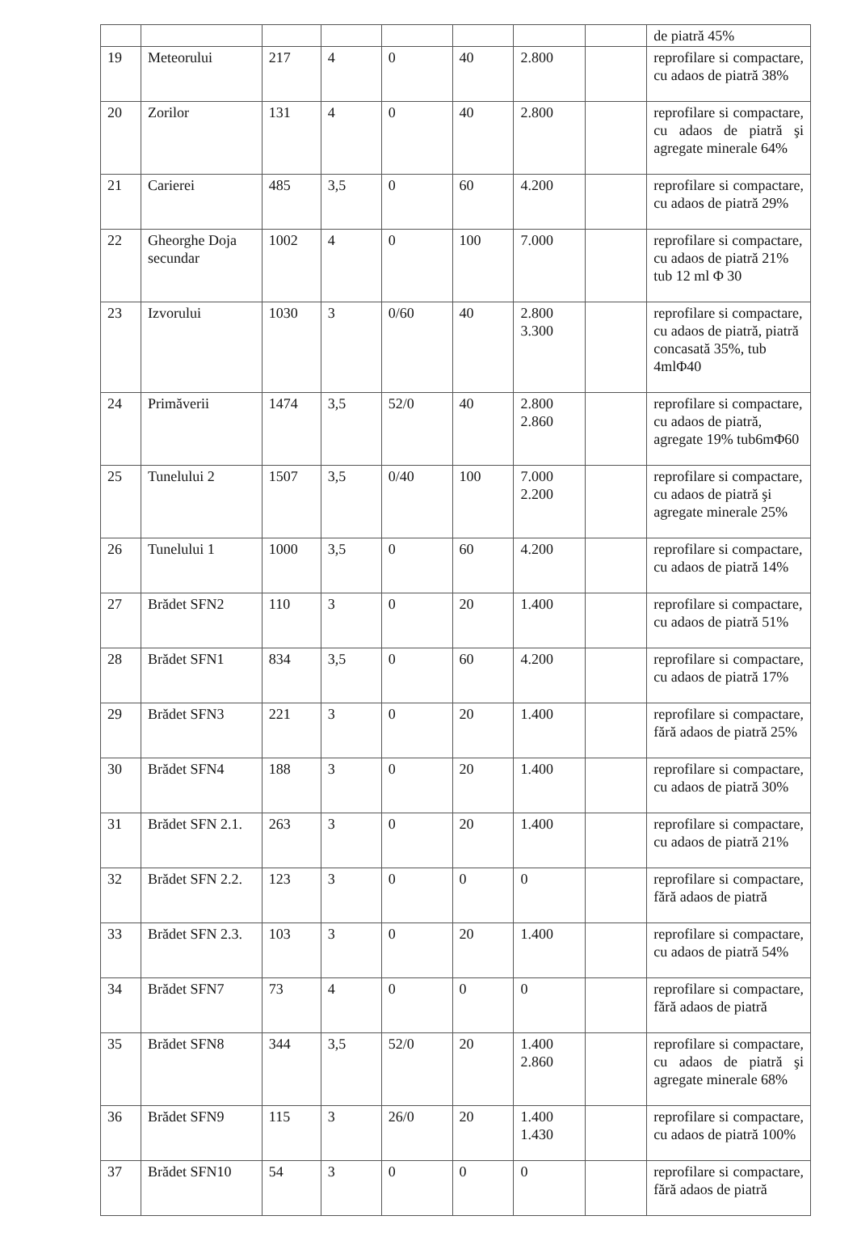| | | | | | | | | de piatră 45% |
| 19 | Meteorului | 217 | 4 | 0 | 40 | 2.800 | | reprofilare si compactare, cu adaos de piatră 38% |
| 20 | Zorilor | 131 | 4 | 0 | 40 | 2.800 | | reprofilare si compactare, cu adaos de piatră şi agregate minerale 64% |
| 21 | Carierei | 485 | 3,5 | 0 | 60 | 4.200 | | reprofilare si compactare, cu adaos de piatră 29% |
| 22 | Gheorghe Doja secundar | 1002 | 4 | 0 | 100 | 7.000 | | reprofilare si compactare, cu adaos de piatră 21% tub 12 ml Φ 30 |
| 23 | Izvorului | 1030 | 3 | 0/60 | 40 | 2.800 3.300 | | reprofilare si compactare, cu adaos de piatră, piatră concasată 35%, tub 4mlΦ40 |
| 24 | Primăverii | 1474 | 3,5 | 52/0 | 40 | 2.800 2.860 | | reprofilare si compactare, cu adaos de piatră, agregate 19% tub6mΦ60 |
| 25 | Tunelului 2 | 1507 | 3,5 | 0/40 | 100 | 7.000 2.200 | | reprofilare si compactare, cu adaos de piatră şi agregate minerale 25% |
| 26 | Tunelului 1 | 1000 | 3,5 | 0 | 60 | 4.200 | | reprofilare si compactare, cu adaos de piatră 14% |
| 27 | Brădet SFN2 | 110 | 3 | 0 | 20 | 1.400 | | reprofilare si compactare, cu adaos de piatră 51% |
| 28 | Brădet SFN1 | 834 | 3,5 | 0 | 60 | 4.200 | | reprofilare si compactare, cu adaos de piatră 17% |
| 29 | Brădet SFN3 | 221 | 3 | 0 | 20 | 1.400 | | reprofilare si compactare, fără adaos de piatră 25% |
| 30 | Brădet SFN4 | 188 | 3 | 0 | 20 | 1.400 | | reprofilare si compactare, cu adaos de piatră 30% |
| 31 | Brădet SFN 2.1. | 263 | 3 | 0 | 20 | 1.400 | | reprofilare si compactare, cu adaos de piatră 21% |
| 32 | Brădet SFN 2.2. | 123 | 3 | 0 | 0 | 0 | | reprofilare si compactare, fără adaos de piatră |
| 33 | Brădet SFN 2.3. | 103 | 3 | 0 | 20 | 1.400 | | reprofilare si compactare, cu adaos de piatră 54% |
| 34 | Brădet SFN7 | 73 | 4 | 0 | 0 | 0 | | reprofilare si compactare, fără adaos de piatră |
| 35 | Brădet SFN8 | 344 | 3,5 | 52/0 | 20 | 1.400 2.860 | | reprofilare si compactare, cu adaos de piatră şi agregate minerale 68% |
| 36 | Brădet SFN9 | 115 | 3 | 26/0 | 20 | 1.400 1.430 | | reprofilare si compactare, cu adaos de piatră 100% |
| 37 | Brădet SFN10 | 54 | 3 | 0 | 0 | 0 | | reprofilare si compactare, fără adaos de piatră |